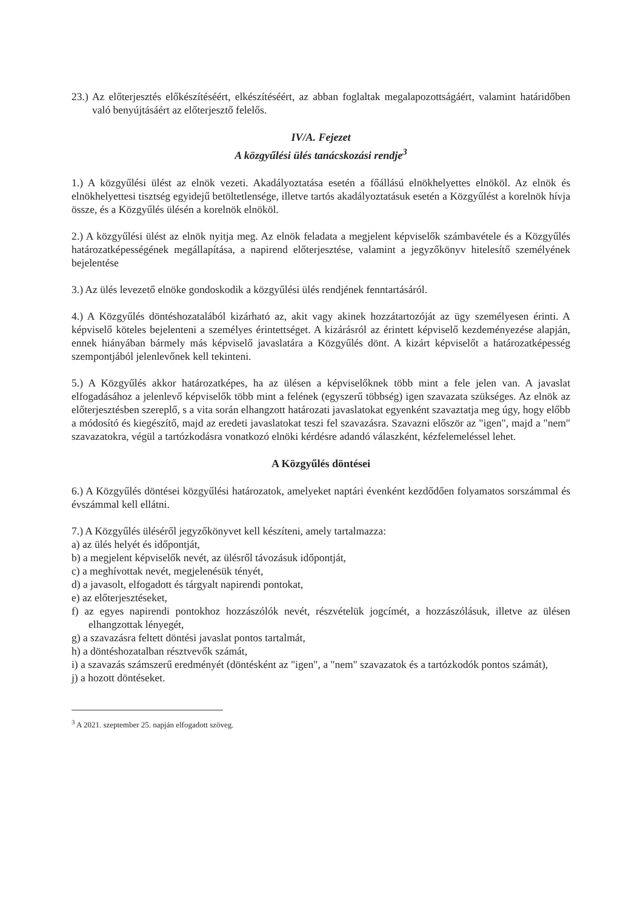23.) Az előterjesztés előkészítéséért, elkészítéséért, az abban foglaltak megalapozottságáért, valamint határidőben való benyújtásáért az előterjesztő felelős.
IV/A. Fejezet
A közgyűlési ülés tanácskozási rendje<sup>3</sup>
1.) A közgyűlési ülést az elnök vezeti. Akadályoztatása esetén a főállású elnökhelyettes elnököl. Az elnök és elnökhelyettesi tisztség egyidejű betöltetlensége, illetve tartós akadályoztatásuk esetén a Közgyűlést a korelnök hívja össze, és a Közgyűlés ülésén a korelnök elnököl.
2.) A közgyűlési ülést az elnök nyitja meg. Az elnök feladata a megjelent képviselők számbavétele és a Közgyűlés határozatképességének megállapítása, a napirend előterjesztése, valamint a jegyzőkönyv hitelesítő személyének bejelentése
3.) Az ülés levezető elnöke gondoskodik a közgyűlési ülés rendjének fenntartásáról.
4.) A Közgyűlés döntéshozatalából kizárható az, akit vagy akinek hozzátartozóját az ügy személyesen érinti. A képviselő köteles bejelenteni a személyes érintettséget. A kizárásról az érintett képviselő kezdeményezése alapján, ennek hiányában bármely más képviselő javaslatára a Közgyűlés dönt. A kizárt képviselőt a határozatképesség szempontjából jelenlevőnek kell tekinteni.
5.) A Közgyűlés akkor határozatképes, ha az ülésen a képviselőknek több mint a fele jelen van. A javaslat elfogadásához a jelenlevő képviselők több mint a felének (egyszerű többség) igen szavazata szükséges. Az elnök az előterjesztésben szereplő, s a vita során elhangzott határozati javaslatokat egyenként szavaztatja meg úgy, hogy előbb a módosító és kiegészítő, majd az eredeti javaslatokat teszi fel szavazásra. Szavazni először az "igen", majd a "nem" szavazatokra, végül a tartózkodásra vonatkozó elnöki kérdésre adandó válaszként, kézfelemeléssel lehet.
A Közgyűlés döntései
6.) A Közgyűlés döntései közgyűlési határozatok, amelyeket naptári évenként kezdődően folyamatos sorszámmal és évszámmal kell ellátni.
7.) A Közgyűlés üléséről jegyzőkönyvet kell készíteni, amely tartalmazza:
a) az ülés helyét és időpontját,
b) a megjelent képviselők nevét, az ülésről távozásuk időpontját,
c) a meghívottak nevét, megjelenésük tényét,
d) a javasolt, elfogadott és tárgyalt napirendi pontokat,
e) az előterjesztéseket,
f) az egyes napirendi pontokhoz hozzászólók nevét, részvételük jogcímét, a hozzászólásuk, illetve az ülésen elhangzottak lényegét,
g) a szavazásra feltett döntési javaslat pontos tartalmát,
h) a döntéshozatalban résztvevők számát,
i) a szavazás számszerű eredményét (döntésként az "igen", a "nem" szavazatok és a tartózkodók pontos számát),
j) a hozott döntéseket.
<sup>3</sup> A 2021. szeptember 25. napján elfogadott szöveg.